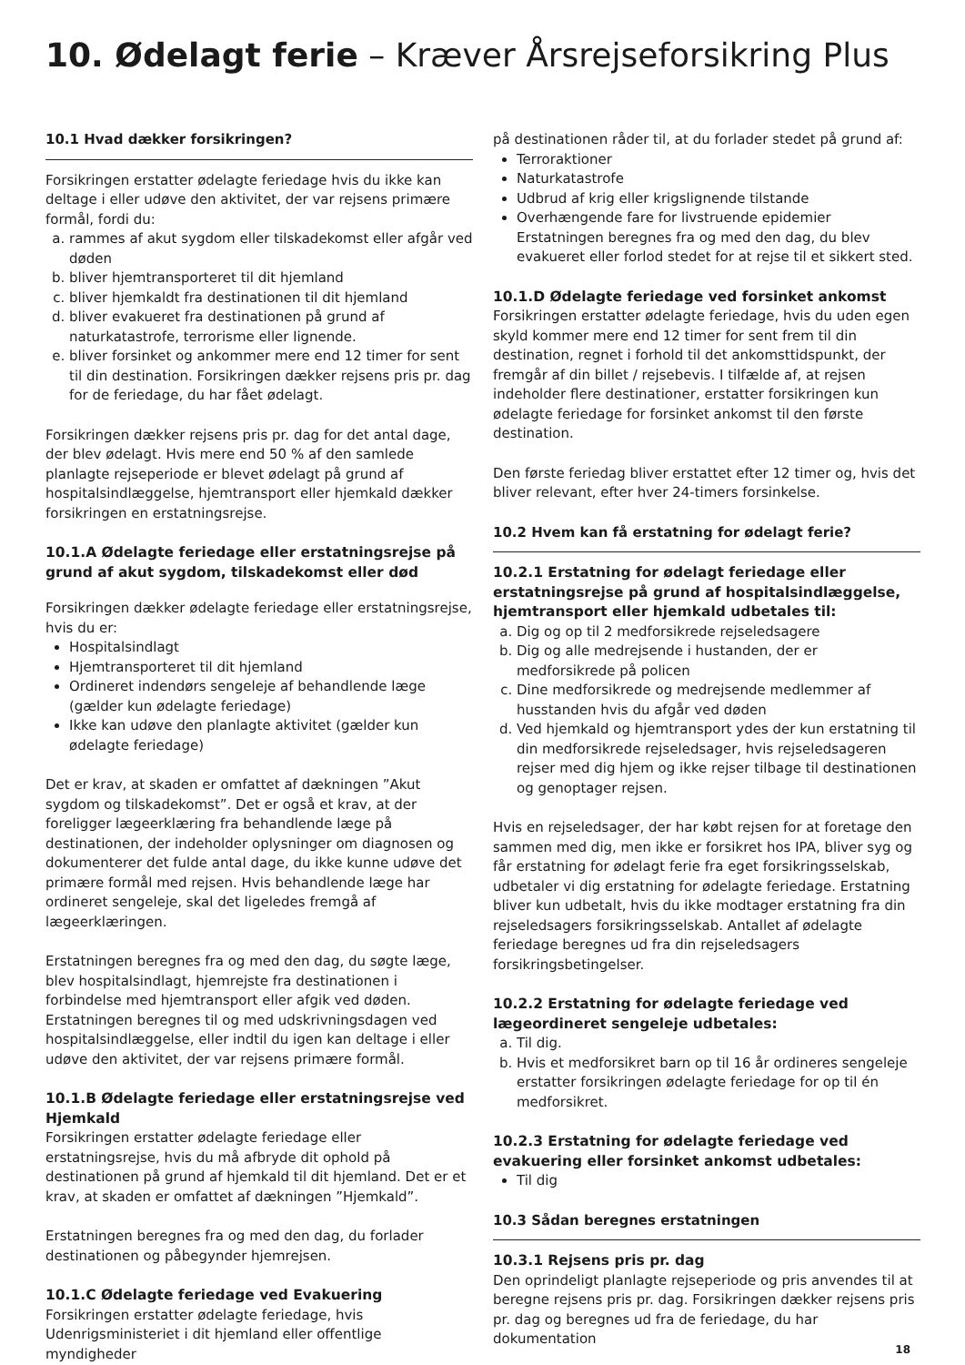10. Ødelagt ferie – Kræver Årsrejseforsikring Plus
10.1 Hvad dækker forsikringen?
Forsikringen erstatter ødelagte feriedage hvis du ikke kan deltage i eller udøve den aktivitet, der var rejsens primære formål, fordi du:
a. rammes af akut sygdom eller tilskadekomst eller afgår ved døden
b. bliver hjemtransporteret til dit hjemland
c. bliver hjemkaldt fra destinationen til dit hjemland
d. bliver evakueret fra destinationen på grund af naturkatastrofe, terrorisme eller lignende.
e. bliver forsinket og ankommer mere end 12 timer for sent til din destination. Forsikringen dækker rejsens pris pr. dag for de feriedage, du har fået ødelagt.
Forsikringen dækker rejsens pris pr. dag for det antal dage, der blev ødelagt. Hvis mere end 50 % af den samlede planlagte rejseperiode er blevet ødelagt på grund af hospitalsindlæggelse, hjemtransport eller hjemkald dækker forsikringen en erstatningsrejse.
10.1.A Ødelagte feriedage eller erstatningsrejse på grund af akut sygdom, tilskadekomst eller død
Forsikringen dækker ødelagte feriedage eller erstatningsrejse, hvis du er:
Hospitalsindlagt
Hjemtransporteret til dit hjemland
Ordineret indendørs sengeleje af behandlende læge (gælder kun ødelagte feriedage)
Ikke kan udøve den planlagte aktivitet (gælder kun ødelagte feriedage)
Det er krav, at skaden er omfattet af dækningen ”Akut sygdom og tilskadekomst”. Det er også et krav, at der foreligger lægeerklæring fra behandlende læge på destinationen, der indeholder oplysninger om diagnosen og dokumenterer det fulde antal dage, du ikke kunne udøve det primære formål med rejsen. Hvis behandlende læge har ordineret sengeleje, skal det ligeledes fremgå af lægeerklæringen.
Erstatningen beregnes fra og med den dag, du søgte læge, blev hospitalsindlagt, hjemrejste fra destinationen i forbindelse med hjemtransport eller afgik ved døden. Erstatningen beregnes til og med udskrivningsdagen ved hospitalsindlæggelse, eller indtil du igen kan deltage i eller udøve den aktivitet, der var rejsens primære formål.
10.1.B Ødelagte feriedage eller erstatningsrejse ved Hjemkald
Forsikringen erstatter ødelagte feriedage eller erstatningsrejse, hvis du må afbryde dit ophold på destinationen på grund af hjemkald til dit hjemland. Det er et krav, at skaden er omfattet af dækningen ”Hjemkald”.
Erstatningen beregnes fra og med den dag, du forlader destinationen og påbegynder hjemrejsen.
10.1.C Ødelagte feriedage ved Evakuering
Forsikringen erstatter ødelagte feriedage, hvis Udenrigsministeriet i dit hjemland eller offentlige myndigheder
på destinationen råder til, at du forlader stedet på grund af:
Terroraktioner
Naturkatastrofe
Udbrud af krig eller krigslignende tilstande
Overhængende fare for livstruende epidemier Erstatningen beregnes fra og med den dag, du blev evakueret eller forlod stedet for at rejse til et sikkert sted.
10.1.D Ødelagte feriedage ved forsinket ankomst
Forsikringen erstatter ødelagte feriedage, hvis du uden egen skyld kommer mere end 12 timer for sent frem til din destination, regnet i forhold til det ankomsttidspunkt, der fremgår af din billet / rejsebevis. I tilfælde af, at rejsen indeholder flere destinationer, erstatter forsikringen kun ødelagte feriedage for forsinket ankomst til den første destination.
Den første feriedag bliver erstattet efter 12 timer og, hvis det bliver relevant, efter hver 24-timers forsinkelse.
10.2 Hvem kan få erstatning for ødelagt ferie?
10.2.1 Erstatning for ødelagt feriedage eller erstatningsrejse på grund af hospitalsindlæggelse, hjemtransport eller hjemkald udbetales til:
a. Dig og op til 2 medforsikrede rejseledsagere
b. Dig og alle medrejsende i hustanden, der er medforsikrede på policen
c. Dine medforsikrede og medrejsende medlemmer af husstanden hvis du afgår ved døden
d. Ved hjemkald og hjemtransport ydes der kun erstatning til din medforsikrede rejseledsager, hvis rejseledsageren rejser med dig hjem og ikke rejser tilbage til destinationen og genoptager rejsen.
Hvis en rejseledsager, der har købt rejsen for at foretage den sammen med dig, men ikke er forsikret hos IPA, bliver syg og får erstatning for ødelagt ferie fra eget forsikringsselskab, udbetaler vi dig erstatning for ødelagte feriedage. Erstatning bliver kun udbetalt, hvis du ikke modtager erstatning fra din rejseledsagers forsikringsselskab. Antallet af ødelagte feriedage beregnes ud fra din rejseledsagers forsikringsbetingelser.
10.2.2 Erstatning for ødelagte feriedage ved lægeordineret sengeleje udbetales:
a. Til dig.
b. Hvis et medforsikret barn op til 16 år ordineres sengeleje erstatter forsikringen ødelagte feriedage for op til én medforsikret.
10.2.3 Erstatning for ødelagte feriedage ved evakuering eller forsinket ankomst udbetales:
Til dig
10.3 Sådan beregnes erstatningen
10.3.1 Rejsens pris pr. dag
Den oprindeligt planlagte rejseperiode og pris anvendes til at beregne rejsens pris pr. dag. Forsikringen dækker rejsens pris pr. dag og beregnes ud fra de feriedage, du har dokumentation
18